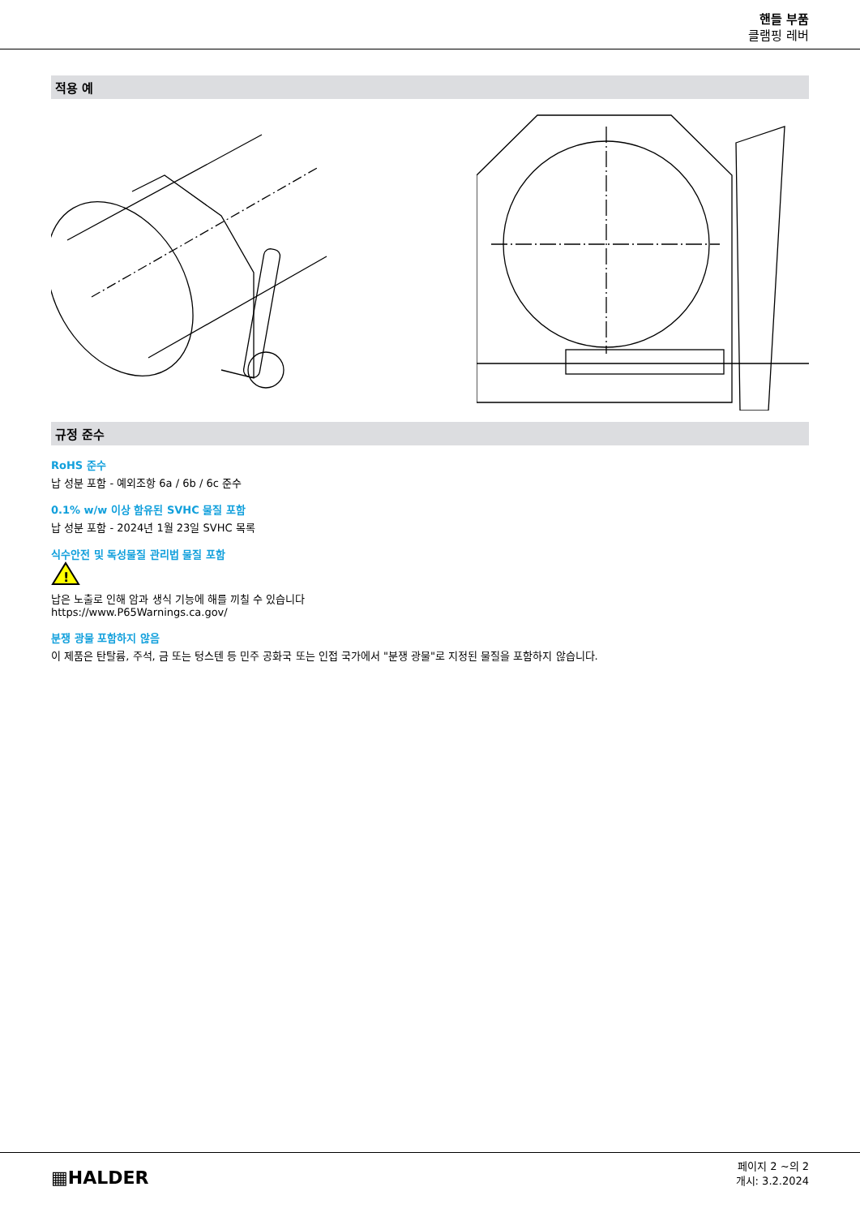핸들 부품
클램핑 레버
적용 예
규정 준수
RoHS 준수
납 성분 포함 - 예외조항 6a / 6b / 6c 준수
0.1% w/w 이상 함유된 SVHC 물질 포함
납 성분 포함 - 2024년 1월 23일 SVHC 목록
식수안전 및 독성물질 관리법 물질 포함
!
납은 노출로 인해 암과 생식 기능에 해를 끼칠 수 있습니다
https://www.P65Warnings.ca.gov/
분쟁 광물 포함하지 않음
이 제품은 탄탈륨, 주석, 금 또는 텅스텐 등 민주 공화국 또는 인접 국가에서 "분쟁 광물"로 지정된 물질을 포함하지 않습니다.
▦HALDER
페이지 2 ~의 2
개시: 3.2.2024